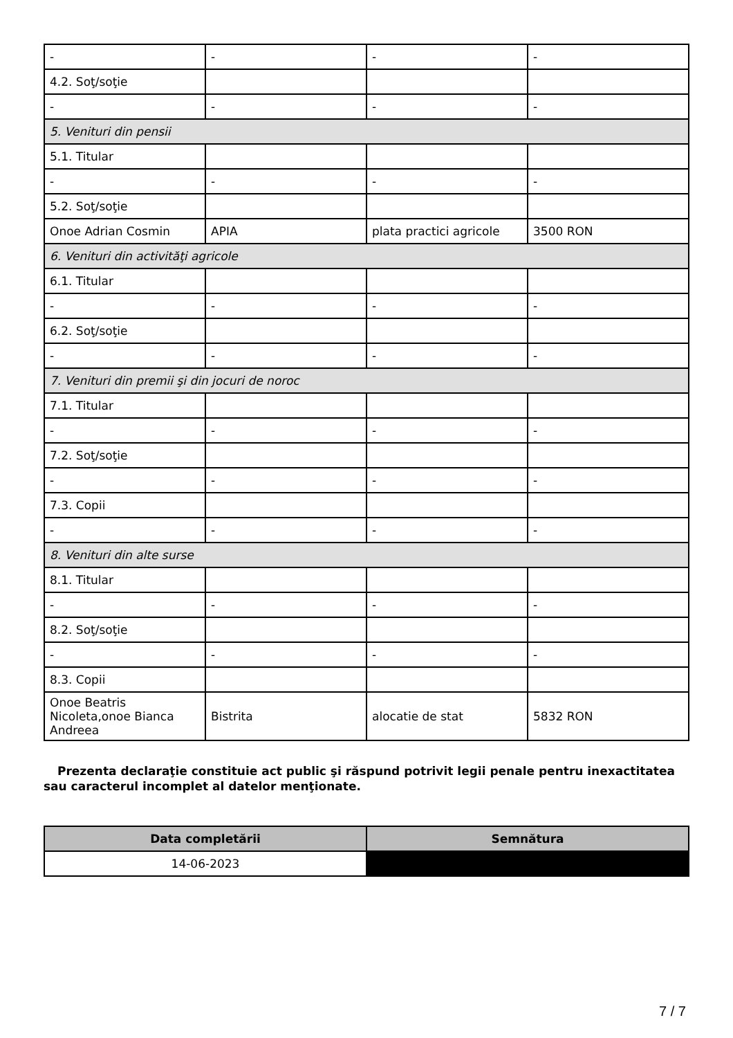| - | - | - | - |
| 4.2. Soţ/soţie | | | |
| - | - | - | - |
| 5. Venituri din pensii | | | |
| 5.1. Titular | | | |
| - | - | - | - |
| 5.2. Soţ/soţie | | | |
| Onoe Adrian Cosmin | APIA | plata practici agricole | 3500 RON |
| 6. Venituri din activităţi agricole | | | |
| 6.1. Titular | | | |
| - | - | - | - |
| 6.2. Soţ/soţie | | | |
| - | - | - | - |
| 7. Venituri din premii şi din jocuri de noroc | | | |
| 7.1. Titular | | | |
| - | - | - | - |
| 7.2. Soţ/soţie | | | |
| - | - | - | - |
| 7.3. Copii | | | |
| - | - | - | - |
| 8. Venituri din alte surse | | | |
| 8.1. Titular | | | |
| - | - | - | - |
| 8.2. Soţ/soţie | | | |
| - | - | - | - |
| 8.3. Copii | | | |
| Onoe Beatris Nicoleta,onoe Bianca Andreea | Bistrita | alocatie de stat | 5832 RON |
Prezenta declaraţie constituie act public şi răspund potrivit legii penale pentru inexactitatea sau caracterul incomplet al datelor menţionate.
| Data completării | Semnătura |
| --- | --- |
| 14-06-2023 | |
7 / 7